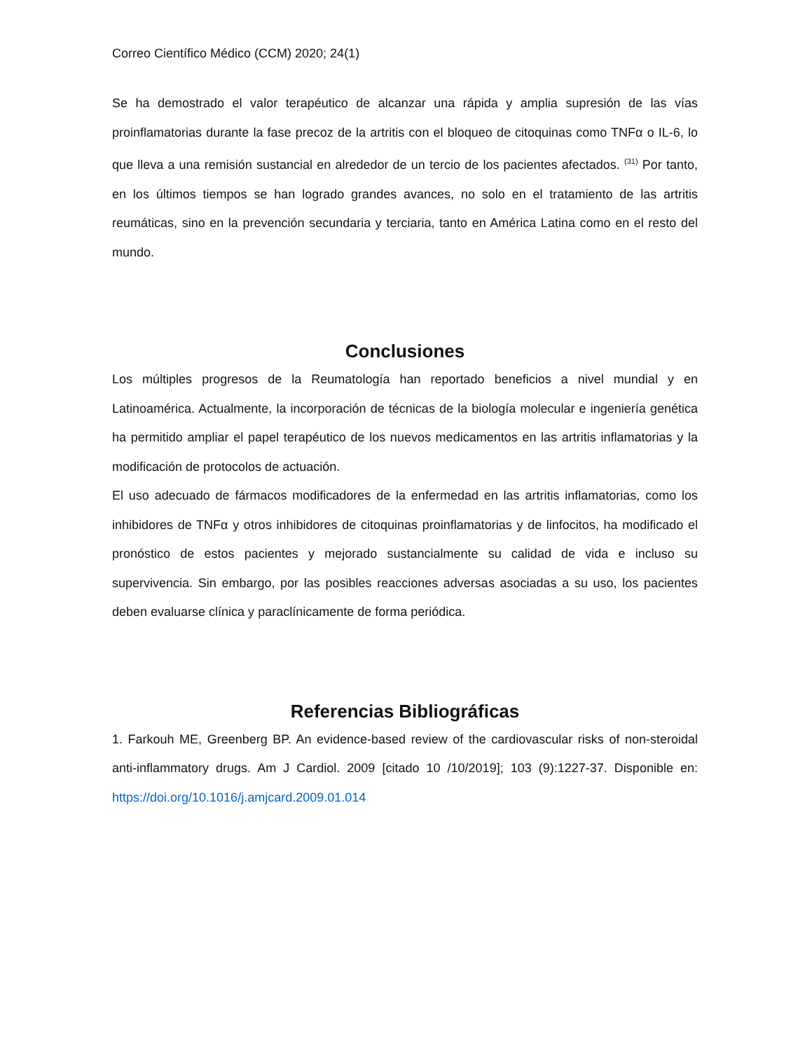Correo Científico Médico (CCM) 2020; 24(1)
Se ha demostrado el valor terapéutico de alcanzar una rápida y amplia supresión de las vías proinflamatorias durante la fase precoz de la artritis con el bloqueo de citoquinas como TNFα o IL-6, lo que lleva a una remisión sustancial en alrededor de un tercio de los pacientes afectados. <sup>(31)</sup> Por tanto, en los últimos tiempos se han logrado grandes avances, no solo en el tratamiento de las artritis reumáticas, sino en la prevención secundaria y terciaria, tanto en América Latina como en el resto del mundo.
Conclusiones
Los múltiples progresos de la Reumatología han reportado beneficios a nivel mundial y en Latinoamérica. Actualmente, la incorporación de técnicas de la biología molecular e ingeniería genética ha permitido ampliar el papel terapéutico de los nuevos medicamentos en las artritis inflamatorias y la modificación de protocolos de actuación.
El uso adecuado de fármacos modificadores de la enfermedad en las artritis inflamatorias, como los inhibidores de TNFα y otros inhibidores de citoquinas proinflamatorias y de linfocitos, ha modificado el pronóstico de estos pacientes y mejorado sustancialmente su calidad de vida e incluso su supervivencia. Sin embargo, por las posibles reacciones adversas asociadas a su uso, los pacientes deben evaluarse clínica y paraclínicamente de forma periódica.
Referencias Bibliográficas
1. Farkouh ME, Greenberg BP. An evidence-based review of the cardiovascular risks of non-steroidal anti-inflammatory drugs. Am J Cardiol. 2009 [citado 10 /10/2019]; 103 (9):1227-37. Disponible en: https://doi.org/10.1016/j.amjcard.2009.01.014